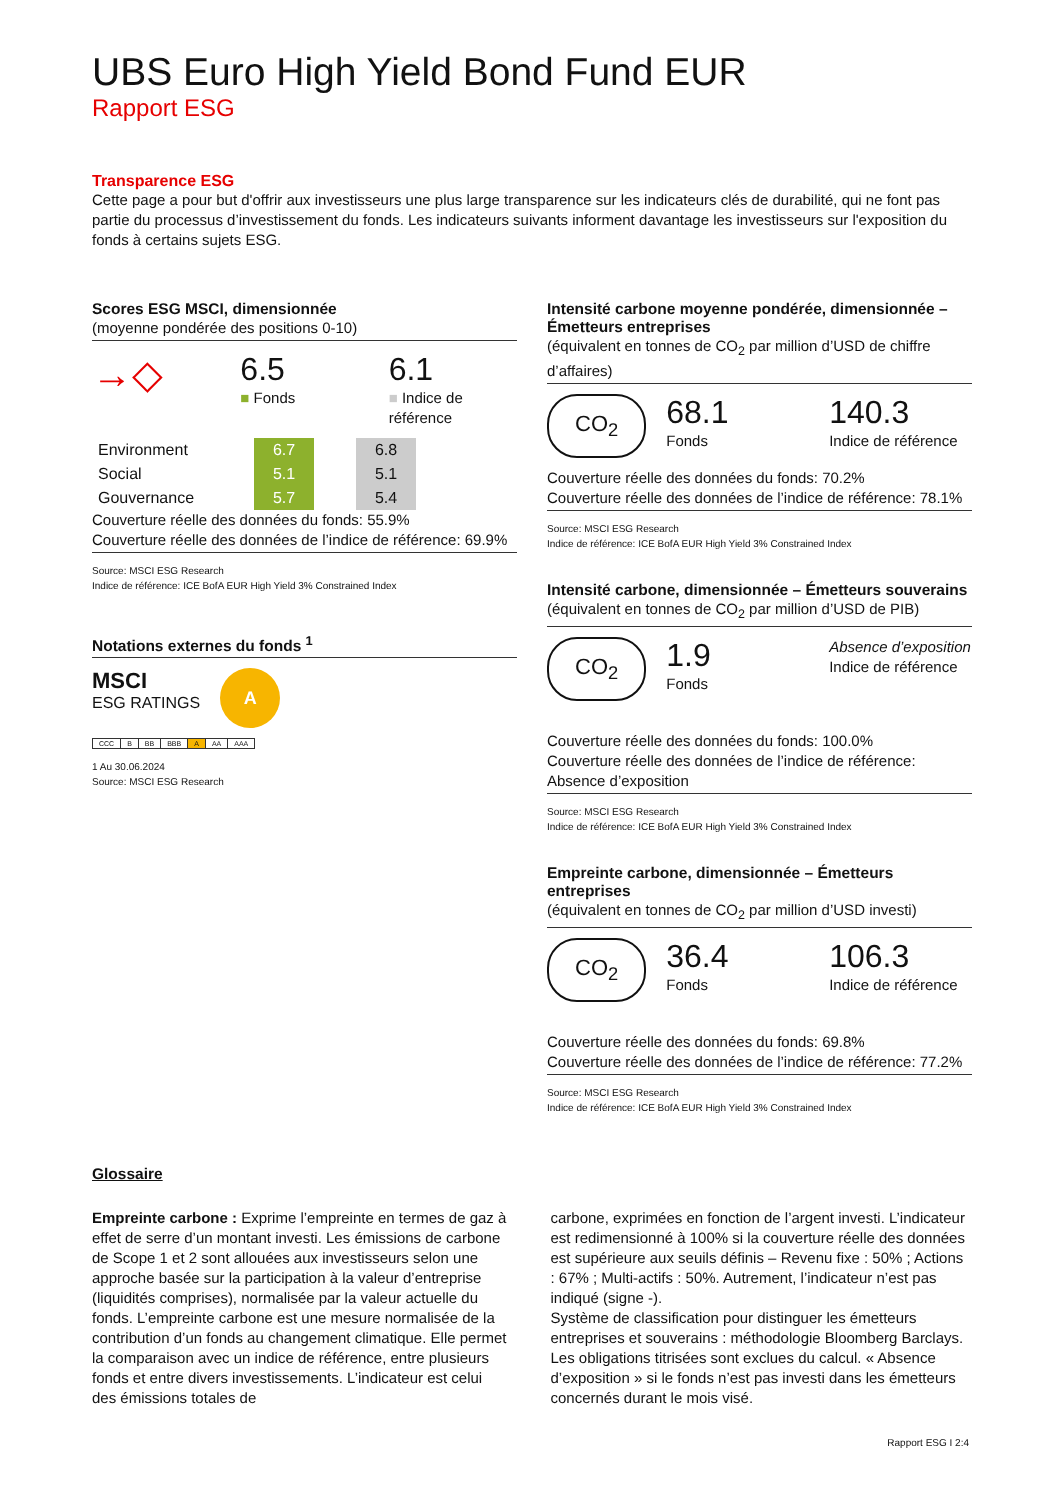UBS Euro High Yield Bond Fund EUR
Rapport ESG
Transparence ESG
Cette page a pour but d'offrir aux investisseurs une plus large transparence sur les indicateurs clés de durabilité, qui ne font pas partie du processus d’investissement du fonds. Les indicateurs suivants informent davantage les investisseurs sur l'exposition du fonds à certains sujets ESG.
Scores ESG MSCI, dimensionnée
(moyenne pondérée des positions 0-10)
→◇
6.5
■ Fonds
6.1
■ Indice de référence
| Environment | 6.7 | | 6.8 |
| Social | 5.1 | | 5.1 |
| Gouvernance | 5.7 | | 5.4 |
Couverture réelle des données du fonds: 55.9%
Couverture réelle des données de l’indice de référence: 69.9%
Source: MSCI ESG Research
Indice de référence: ICE BofA EUR High Yield 3% Constrained Index
Notations externes du fonds <sup>1</sup>
MSCI
ESG RATINGS
A
| CCC | B | BB | BBB | A | AA | AAA |
1 Au 30.06.2024
Source: MSCI ESG Research
Intensité carbone moyenne pondérée, dimensionnée – Émetteurs entreprises
(équivalent en tonnes de CO<sub>2</sub> par million d’USD de chiffre d’affaires)
CO<sub>2</sub>
68.1
Fonds
140.3
Indice de référence
Couverture réelle des données du fonds: 70.2%
Couverture réelle des données de l’indice de référence: 78.1%
Source: MSCI ESG Research
Indice de référence: ICE BofA EUR High Yield 3% Constrained Index
Intensité carbone, dimensionnée – Émetteurs souverains
(équivalent en tonnes de CO<sub>2</sub> par million d’USD de PIB)
CO<sub>2</sub>
1.9
Fonds
Absence d’exposition
Indice de référence
Couverture réelle des données du fonds: 100.0%
Couverture réelle des données de l’indice de référence: Absence d’exposition
Source: MSCI ESG Research
Indice de référence: ICE BofA EUR High Yield 3% Constrained Index
Empreinte carbone, dimensionnée – Émetteurs entreprises
(équivalent en tonnes de CO<sub>2</sub> par million d’USD investi)
CO<sub>2</sub>
36.4
Fonds
106.3
Indice de référence
Couverture réelle des données du fonds: 69.8%
Couverture réelle des données de l’indice de référence: 77.2%
Source: MSCI ESG Research
Indice de référence: ICE BofA EUR High Yield 3% Constrained Index
Glossaire
Empreinte carbone : Exprime l’empreinte en termes de gaz à effet de serre d’un montant investi. Les émissions de carbone de Scope 1 et 2 sont allouées aux investisseurs selon une approche basée sur la participation à la valeur d’entreprise (liquidités comprises), normalisée par la valeur actuelle du fonds. L’empreinte carbone est une mesure normalisée de la contribution d’un fonds au changement climatique. Elle permet la comparaison avec un indice de référence, entre plusieurs fonds et entre divers investissements. L’indicateur est celui des émissions totales de
carbone, exprimées en fonction de l’argent investi. L’indicateur est redimensionné à 100% si la couverture réelle des données est supérieure aux seuils définis – Revenu fixe : 50% ; Actions : 67% ; Multi-actifs : 50%. Autrement, l’indicateur n’est pas indiqué (signe -).
Système de classification pour distinguer les émetteurs entreprises et souverains : méthodologie Bloomberg Barclays. Les obligations titrisées sont exclues du calcul. « Absence d’exposition » si le fonds n’est pas investi dans les émetteurs concernés durant le mois visé.
Rapport ESG I 2:4